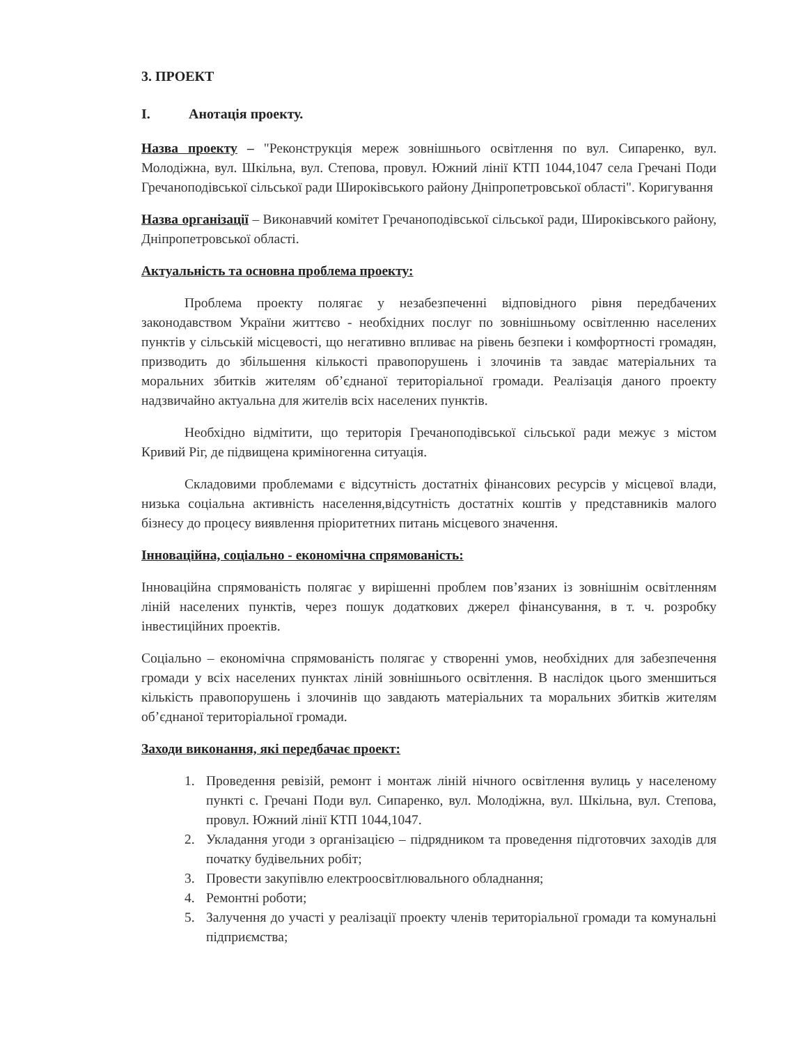3. ПРОЕКТ
I. Анотація проекту.
Назва проекту – "Реконструкція мереж зовнішнього освітлення по вул. Сипаренко, вул. Молодіжна, вул. Шкільна, вул. Степова, провул. Южний лінії КТП 1044,1047 села Гречані Поди Гречаноподівської сільської ради Широківського району Дніпропетровської області". Коригування
Назва організації – Виконавчий комітет Гречаноподівської сільської ради, Широківського району, Дніпропетровської області.
Актуальність та основна проблема проекту:
Проблема проекту полягає у незабезпеченні відповідного рівня передбачених законодавством України життєво - необхідних послуг по зовнішньому освітленню населених пунктів у сільській місцевості, що негативно впливає на рівень безпеки і комфортності громадян, призводить до збільшення кількості правопорушень і злочинів та завдає матеріальних та моральних збитків жителям об’єднаної територіальної громади. Реалізація даного проекту надзвичайно актуальна для жителів всіх населених пунктів.
Необхідно відмітити, що територія Гречаноподівської сільської ради межує з містом Кривий Ріг, де підвищена криміногенна ситуація.
Складовими проблемами є відсутність достатніх фінансових ресурсів у місцевої влади, низька соціальна активність населення,відсутність достатніх коштів у представників малого бізнесу до процесу виявлення пріоритетних питань місцевого значення.
Інноваційна, соціально - економічна спрямованість:
Інноваційна спрямованість полягає у вирішенні проблем пов’язаних із зовнішнім освітленням ліній населених пунктів, через пошук додаткових джерел фінансування, в т. ч. розробку інвестиційних проектів.
Соціально – економічна спрямованість полягає у створенні умов, необхідних для забезпечення громади у всіх населених пунктах ліній зовнішнього освітлення. В наслідок цього зменшиться кількість правопорушень і злочинів що завдають матеріальних та моральних збитків жителям об’єднаної територіальної громади.
Заходи виконання, які передбачає проект:
1. Проведення ревізій, ремонт і монтаж ліній нічного освітлення вулиць у населеному пункті с. Гречані Поди вул. Сипаренко, вул. Молодіжна, вул. Шкільна, вул. Степова, провул. Южний лінії КТП 1044,1047.
2. Укладання угоди з організацією – підрядником та проведення підготовчих заходів для початку будівельних робіт;
3. Провести закупівлю електроосвітлювального обладнання;
4. Ремонтні роботи;
5. Залучення до участі у реалізації проекту членів територіальної громади та комунальні підприємства;